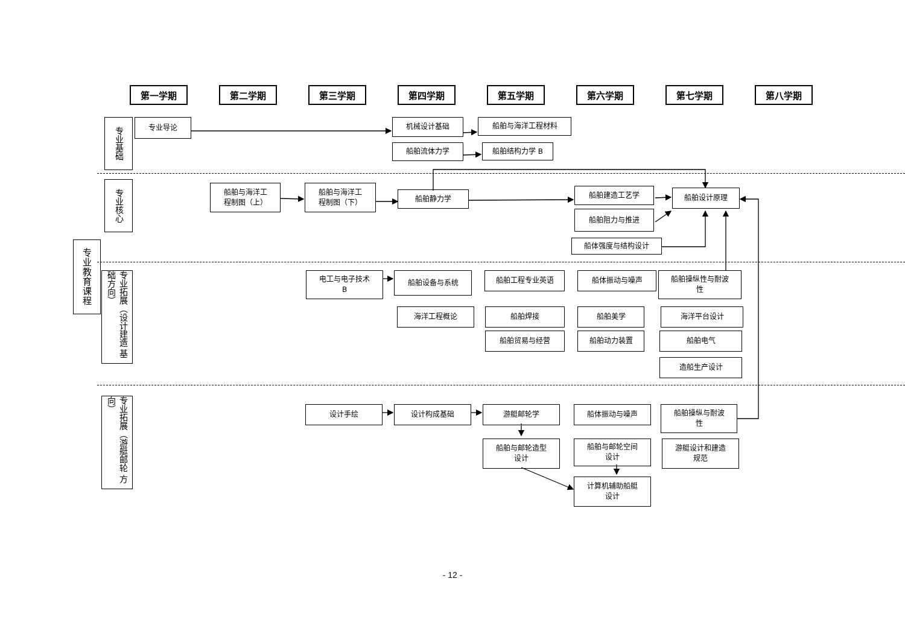第一学期 第二学期 第三学期 第四学期 第五学期 第六学期 第七学期 第八学期
专业教育课程
专业基础
专业导论
机械设计基础
船舶与海洋工程材料
船舶流体力学
船舶结构力学 B
专业核心
船舶与海洋工
程制图（上）
船舶与海洋工
程制图（下）
船舶静力学
船舶建造工艺学
船舶设计原理
船舶阻力与推进
船体强度与结构设计
专业拓展（设计建造 基础方向）
电工与电子技术
B
船舶设备与系统
船舶工程专业英语 船体振动与噪声
船舶操纵性与耐波
性
海洋工程概论 船舶焊接 船舶美学 海洋平台设计
船舶贸易与经营 船舶动力装置 船舶电气
造船生产设计
专业拓展（游艇邮轮 方向）
设计手绘 设计构成基础 游艇邮轮学 船体振动与噪声
船舶操纵与耐波
性
船舶与邮轮造型
设计
船舶与邮轮空间
设计
游艇设计和建造
规范
计算机辅助船艇
设计
- 12 -